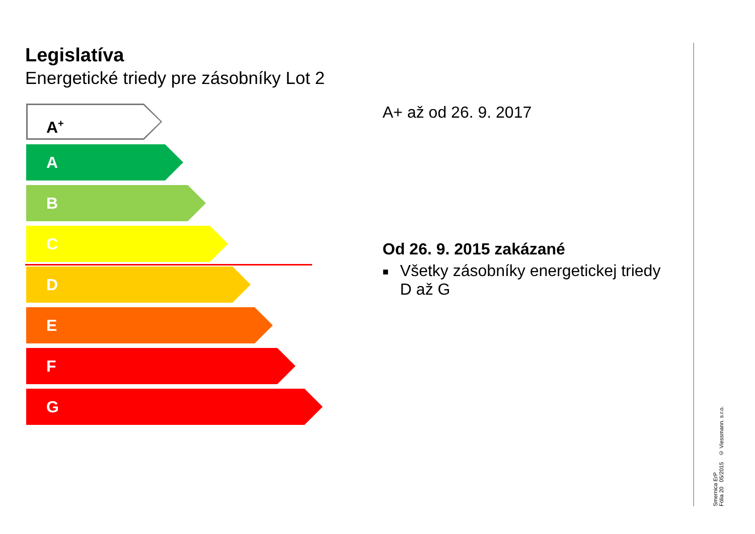Legislatíva
Energetické triedy pre zásobníky Lot 2
A<sup>+</sup>
A
B
C
D
E
F
G
A+ až od 26. 9. 2017
Od 26. 9. 2015 zakázané
■ Všetky zásobníky energetickej triedy D až G
Smernica ErP
Fólia 20 05/2015 © Viessmann. s.r.o.